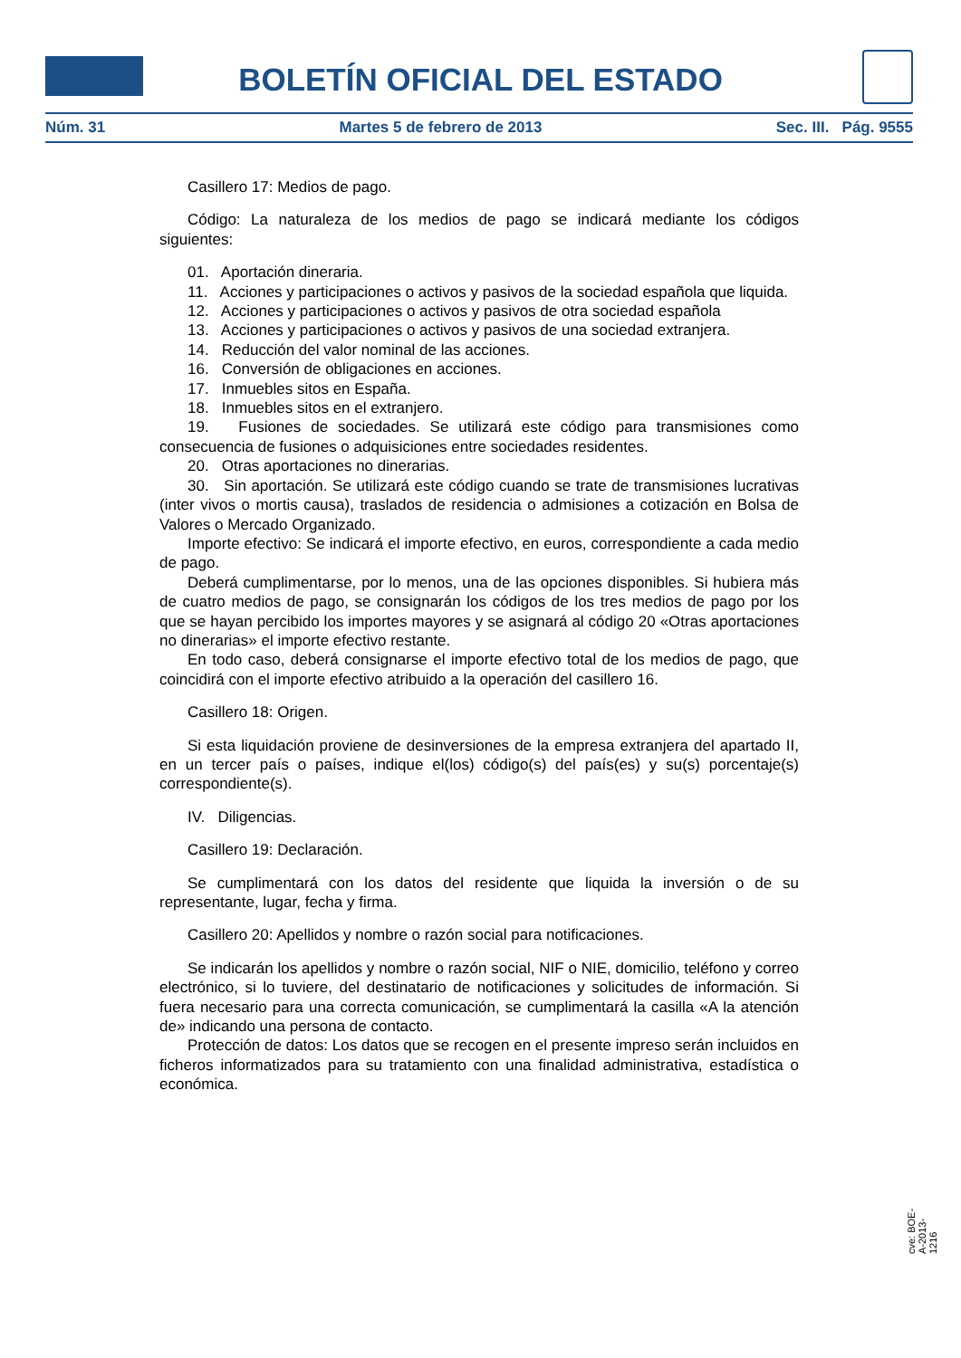BOLETÍN OFICIAL DEL ESTADO
Núm. 31 Martes 5 de febrero de 2013 Sec. III. Pág. 9555
Casillero 17: Medios de pago.
Código: La naturaleza de los medios de pago se indicará mediante los códigos siguientes:
01. Aportación dineraria.
11. Acciones y participaciones o activos y pasivos de la sociedad española que liquida.
12. Acciones y participaciones o activos y pasivos de otra sociedad española
13. Acciones y participaciones o activos y pasivos de una sociedad extranjera.
14. Reducción del valor nominal de las acciones.
16. Conversión de obligaciones en acciones.
17. Inmuebles sitos en España.
18. Inmuebles sitos en el extranjero.
19. Fusiones de sociedades. Se utilizará este código para transmisiones como consecuencia de fusiones o adquisiciones entre sociedades residentes.
20. Otras aportaciones no dinerarias.
30. Sin aportación. Se utilizará este código cuando se trate de transmisiones lucrativas (inter vivos o mortis causa), traslados de residencia o admisiones a cotización en Bolsa de Valores o Mercado Organizado.
Importe efectivo: Se indicará el importe efectivo, en euros, correspondiente a cada medio de pago.
Deberá cumplimentarse, por lo menos, una de las opciones disponibles. Si hubiera más de cuatro medios de pago, se consignarán los códigos de los tres medios de pago por los que se hayan percibido los importes mayores y se asignará al código 20 «Otras aportaciones no dinerarias» el importe efectivo restante.
En todo caso, deberá consignarse el importe efectivo total de los medios de pago, que coincidirá con el importe efectivo atribuido a la operación del casillero 16.
Casillero 18: Origen.
Si esta liquidación proviene de desinversiones de la empresa extranjera del apartado II, en un tercer país o países, indique el(los) código(s) del país(es) y su(s) porcentaje(s) correspondiente(s).
IV. Diligencias.
Casillero 19: Declaración.
Se cumplimentará con los datos del residente que liquida la inversión o de su representante, lugar, fecha y firma.
Casillero 20: Apellidos y nombre o razón social para notificaciones.
Se indicarán los apellidos y nombre o razón social, NIF o NIE, domicilio, teléfono y correo electrónico, si lo tuviere, del destinatario de notificaciones y solicitudes de información. Si fuera necesario para una correcta comunicación, se cumplimentará la casilla «A la atención de» indicando una persona de contacto.
Protección de datos: Los datos que se recogen en el presente impreso serán incluidos en ficheros informatizados para su tratamiento con una finalidad administrativa, estadística o económica.
cve: BOE-A-2013-1216